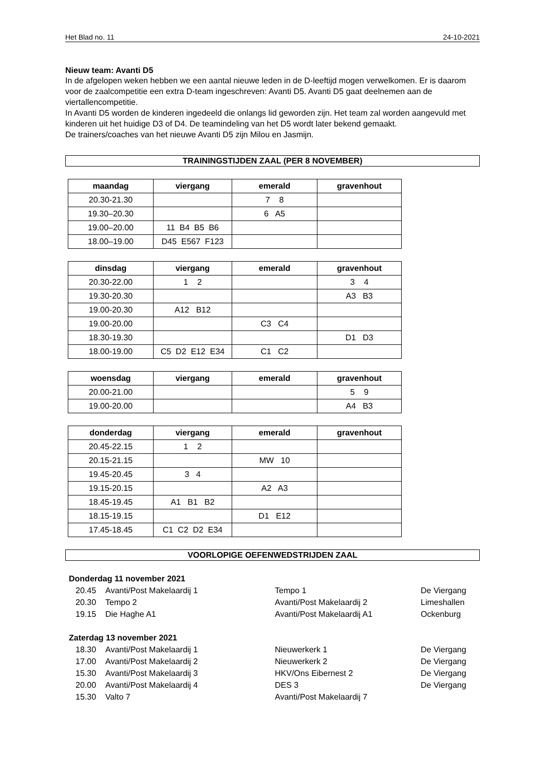Het Blad no. 11 24-10-2021
Nieuw team: Avanti D5
In de afgelopen weken hebben we een aantal nieuwe leden in de D-leeftijd mogen verwelkomen. Er is daarom voor de zaalcompetitie een extra D-team ingeschreven: Avanti D5. Avanti D5 gaat deelnemen aan de viertallencompetitie.
In Avanti D5 worden de kinderen ingedeeld die onlangs lid geworden zijn. Het team zal worden aangevuld met kinderen uit het huidige D3 of D4. De teamindeling van het D5 wordt later bekend gemaakt.
De trainers/coaches van het nieuwe Avanti D5 zijn Milou en Jasmijn.
TRAININGSTIJDEN ZAAL (PER 8 NOVEMBER)
| maandag | viergang | emerald | gravenhout |
| --- | --- | --- | --- |
| 20.30-21.30 | | 7 8 | |
| 19.30–20.30 | | 6 A5 | |
| 19.00–20.00 | 11 B4 B5 B6 | | |
| 18.00–19.00 | D45 E567 F123 | | |
| dinsdag | viergang | emerald | gravenhout |
| --- | --- | --- | --- |
| 20.30-22.00 | 1 2 | | 3 4 |
| 19.30-20.30 | | | A3 B3 |
| 19.00-20.30 | A12 B12 | | |
| 19.00-20.00 | | C3 C4 | |
| 18.30-19.30 | | | D1 D3 |
| 18.00-19.00 | C5 D2 E12 E34 | C1 C2 | |
| woensdag | viergang | emerald | gravenhout |
| --- | --- | --- | --- |
| 20.00-21.00 | | | 5 9 |
| 19.00-20.00 | | | A4 B3 |
| donderdag | viergang | emerald | gravenhout |
| --- | --- | --- | --- |
| 20.45-22.15 | 1 2 | | |
| 20.15-21.15 | | MW 10 | |
| 19.45-20.45 | 3 4 | | |
| 19.15-20.15 | | A2 A3 | |
| 18.45-19.45 | A1 B1 B2 | | |
| 18.15-19.15 | | D1 E12 | |
| 17.45-18.45 | C1 C2 D2 E34 | | |
VOORLOPIGE OEFENWEDSTRIJDEN ZAAL
Donderdag 11 november 2021
| 20.45 | Avanti/Post Makelaardij 1 | Tempo 1 | De Viergang |
| 20.30 | Tempo 2 | Avanti/Post Makelaardij 2 | Limeshallen |
| 19.15 | Die Haghe A1 | Avanti/Post Makelaardij A1 | Ockenburg |
Zaterdag 13 november 2021
| 18.30 | Avanti/Post Makelaardij 1 | Nieuwerkerk 1 | De Viergang |
| 17.00 | Avanti/Post Makelaardij 2 | Nieuwerkerk 2 | De Viergang |
| 15.30 | Avanti/Post Makelaardij 3 | HKV/Ons Eibernest 2 | De Viergang |
| 20.00 | Avanti/Post Makelaardij 4 | DES 3 | De Viergang |
| 15.30 | Valto 7 | Avanti/Post Makelaardij 7 | |